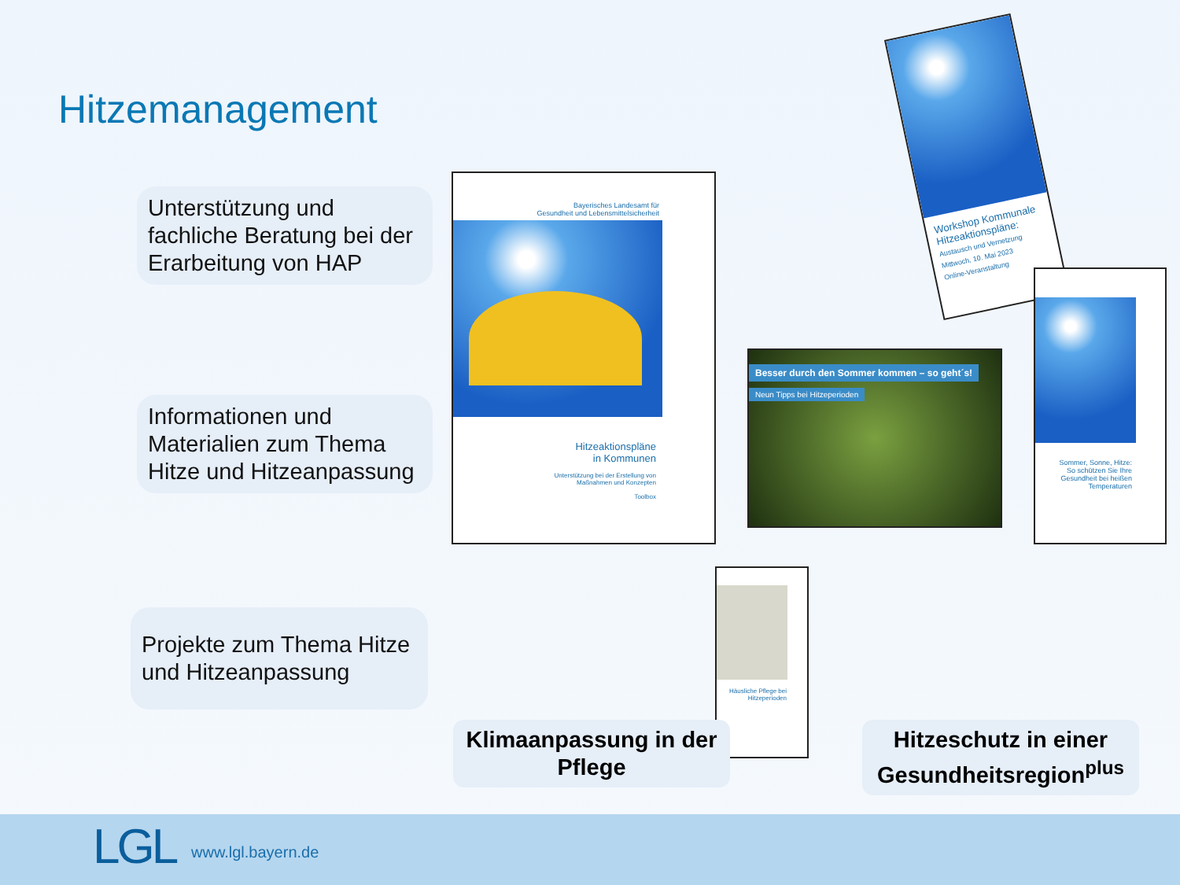Hitzemanagement
Unterstützung und fachliche Beratung bei der Erarbeitung von HAP
Informationen und Materialien zum Thema Hitze und Hitzeanpassung
Projekte zum Thema Hitze und Hitzeanpassung
Bayerisches Landesamt für
Gesundheit und Lebensmittelsicherheit
Hitzeaktionspläne
in Kommunen
Unterstützung bei der Erstellung von
Maßnahmen und Konzepten
Toolbox
Workshop Kommunale Hitzeaktionspläne:
Austausch und Vernetzung
Mittwoch, 10. Mai 2023
Online-Veranstaltung
Besser durch den Sommer kommen – so geht´s!
Neun Tipps bei Hitzeperioden
Sommer, Sonne, Hitze:
So schützen Sie Ihre Gesundheit bei heißen Temperaturen
Häusliche Pflege bei Hitzeperioden
Klimaanpassung in der Pflege
Hitzeschutz in einer Gesundheitsregion<sup>plus</sup>
LGL www.lgl.bayern.de